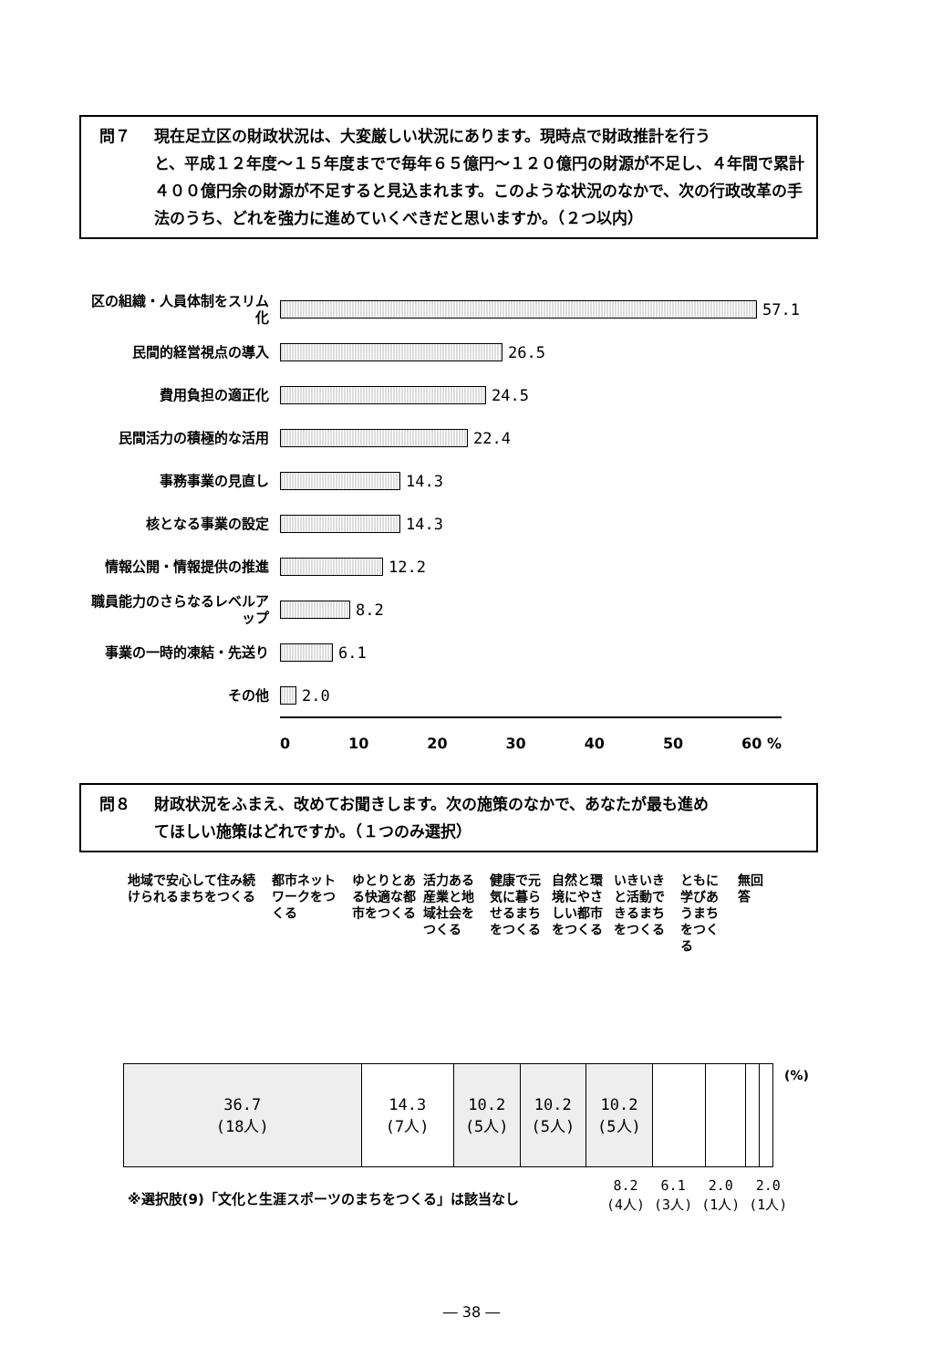問７ 現在足立区の財政状況は、大変厳しい状況にあります。現時点で財政推計を行う
と、平成１２年度～１５年度までで毎年６５億円～１２０億円の財源が不足し、４年間で累計４００億円余の財源が不足すると見込まれます。このような状況のなかで、次の行政改革の手法のうち、どれを強力に進めていくべきだと思いますか。（２つ以内）
区の組織・人員体制をスリム化
57.1
民間的経営視点の導入
26.5
費用負担の適正化
24.5
民間活力の積極的な活用
22.4
事務事業の見直し
14.3
核となる事業の設定
14.3
情報公開・情報提供の推進
12.2
職員能力のさらなるレベルアップ
8.2
事業の一時的凍結・先送り
6.1
その他
2.0
0 10 20 30 40 50 60 %
問８ 財政状況をふまえ、改めてお聞きします。次の施策のなかで、あなたが最も進め
てほしい施策はどれですか。（１つのみ選択）
地域で安心して住み続けられるまちをつくる
都市ネットワークをつくる
ゆとりとある快適な都市をつくる
活力ある産業と地域社会をつくる
健康で元気に暮らせるまちをつくる
自然と環境にやさしい都市をつくる
いきいきと活動できるまちをつくる
ともに学びあうまちをつくる
無回答
36.7
(18人)
14.3
(7人)
10.2
(5人)
10.2
(5人)
10.2
(5人)
(%)
※選択肢(9)「文化と生涯スポーツのまちをつくる」は該当なし
8.2
(4人)
6.1
(3人)
2.0
(1人)
2.0
(1人)
― 38 ―